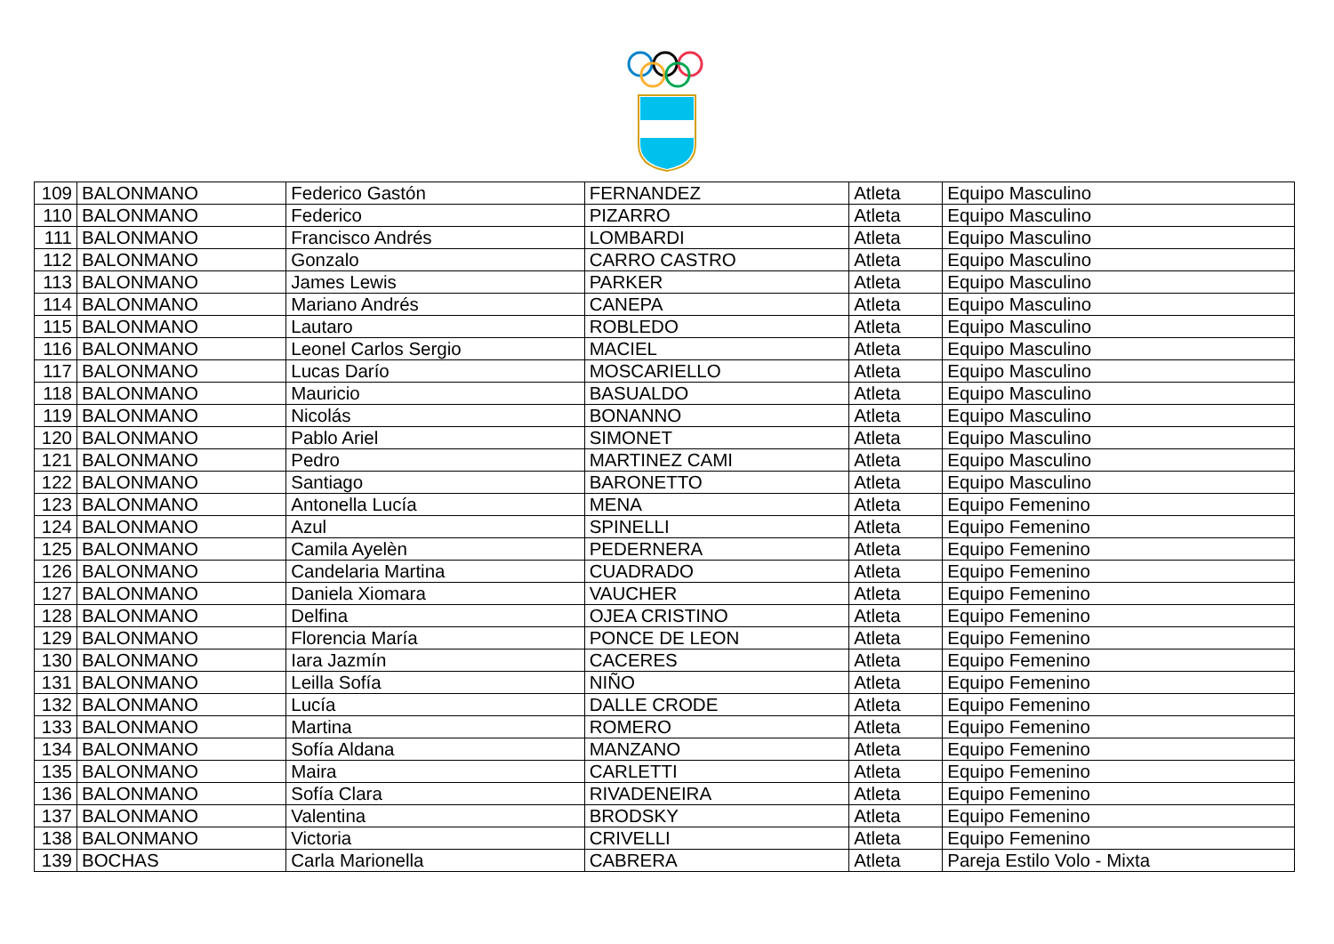| 109 | BALONMANO | Federico Gastón | FERNANDEZ | Atleta | Equipo Masculino |
| 110 | BALONMANO | Federico | PIZARRO | Atleta | Equipo Masculino |
| 111 | BALONMANO | Francisco Andrés | LOMBARDI | Atleta | Equipo Masculino |
| 112 | BALONMANO | Gonzalo | CARRO CASTRO | Atleta | Equipo Masculino |
| 113 | BALONMANO | James Lewis | PARKER | Atleta | Equipo Masculino |
| 114 | BALONMANO | Mariano Andrés | CANEPA | Atleta | Equipo Masculino |
| 115 | BALONMANO | Lautaro | ROBLEDO | Atleta | Equipo Masculino |
| 116 | BALONMANO | Leonel Carlos Sergio | MACIEL | Atleta | Equipo Masculino |
| 117 | BALONMANO | Lucas Darío | MOSCARIELLO | Atleta | Equipo Masculino |
| 118 | BALONMANO | Mauricio | BASUALDO | Atleta | Equipo Masculino |
| 119 | BALONMANO | Nicolás | BONANNO | Atleta | Equipo Masculino |
| 120 | BALONMANO | Pablo Ariel | SIMONET | Atleta | Equipo Masculino |
| 121 | BALONMANO | Pedro | MARTINEZ CAMI | Atleta | Equipo Masculino |
| 122 | BALONMANO | Santiago | BARONETTO | Atleta | Equipo Masculino |
| 123 | BALONMANO | Antonella Lucía | MENA | Atleta | Equipo Femenino |
| 124 | BALONMANO | Azul | SPINELLI | Atleta | Equipo Femenino |
| 125 | BALONMANO | Camila Ayelèn | PEDERNERA | Atleta | Equipo Femenino |
| 126 | BALONMANO | Candelaria Martina | CUADRADO | Atleta | Equipo Femenino |
| 127 | BALONMANO | Daniela Xiomara | VAUCHER | Atleta | Equipo Femenino |
| 128 | BALONMANO | Delfina | OJEA CRISTINO | Atleta | Equipo Femenino |
| 129 | BALONMANO | Florencia María | PONCE DE LEON | Atleta | Equipo Femenino |
| 130 | BALONMANO | Iara Jazmín | CACERES | Atleta | Equipo Femenino |
| 131 | BALONMANO | Leilla Sofía | NIÑO | Atleta | Equipo Femenino |
| 132 | BALONMANO | Lucía | DALLE CRODE | Atleta | Equipo Femenino |
| 133 | BALONMANO | Martina | ROMERO | Atleta | Equipo Femenino |
| 134 | BALONMANO | Sofía Aldana | MANZANO | Atleta | Equipo Femenino |
| 135 | BALONMANO | Maira | CARLETTI | Atleta | Equipo Femenino |
| 136 | BALONMANO | Sofía Clara | RIVADENEIRA | Atleta | Equipo Femenino |
| 137 | BALONMANO | Valentina | BRODSKY | Atleta | Equipo Femenino |
| 138 | BALONMANO | Victoria | CRIVELLI | Atleta | Equipo Femenino |
| 139 | BOCHAS | Carla Marionella | CABRERA | Atleta | Pareja Estilo Volo - Mixta |